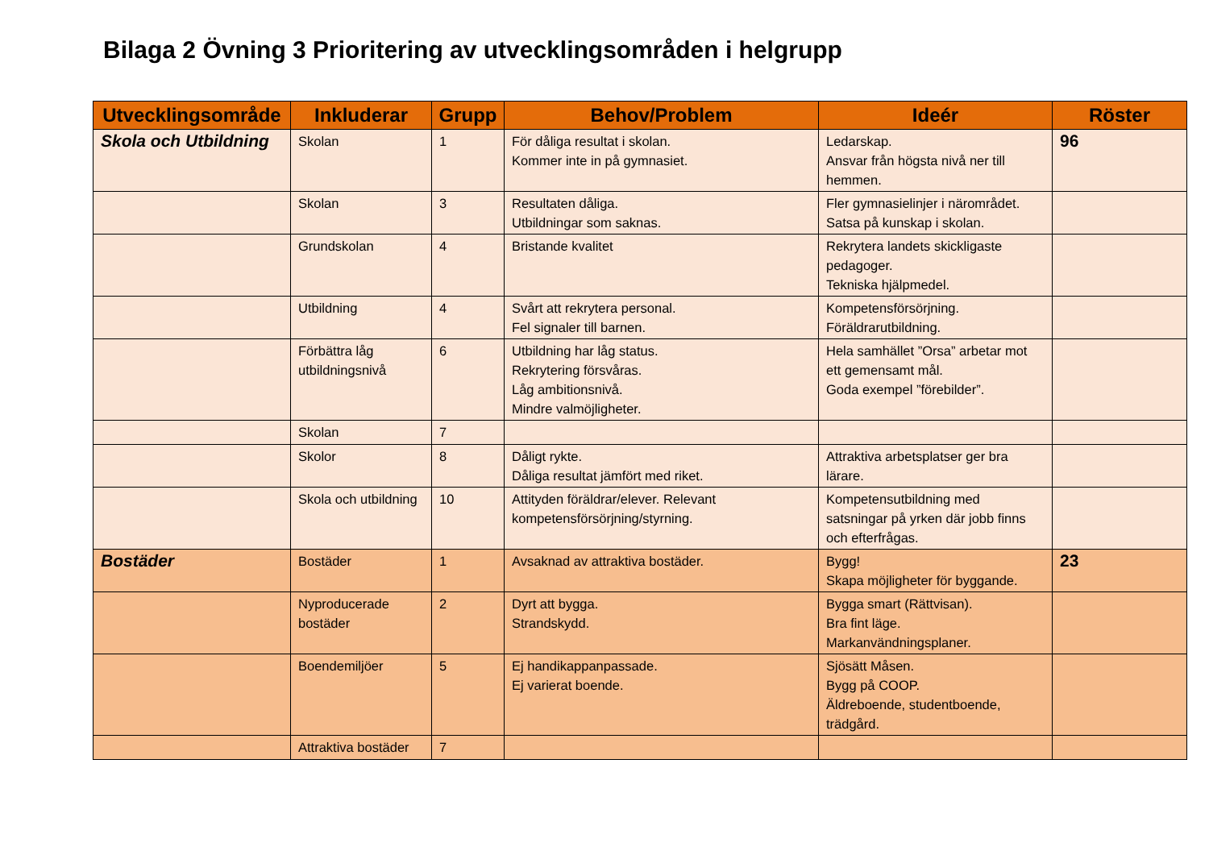Bilaga 2 Övning 3 Prioritering av utvecklingsområden i helgrupp
| Utvecklingsområde | Inkluderar | Grupp | Behov/Problem | Ideér | Röster |
| --- | --- | --- | --- | --- | --- |
| Skola och Utbildning | Skolan | 1 | För dåliga resultat i skolan. Kommer inte in på gymnasiet. | Ledarskap. Ansvar från högsta nivå ner till hemmen. | 96 |
| | Skolan | 3 | Resultaten dåliga. Utbildningar som saknas. | Fler gymnasielinjer i närområdet. Satsa på kunskap i skolan. | |
| | Grundskolan | 4 | Bristande kvalitet | Rekrytera landets skickligaste pedagoger. Tekniska hjälpmedel. | |
| | Utbildning | 4 | Svårt att rekrytera personal. Fel signaler till barnen. | Kompetensförsörjning. Föräldrarutbildning. | |
| | Förbättra låg utbildningsnivå | 6 | Utbildning har låg status. Rekrytering försvåras. Låg ambitionsnivå. Mindre valmöjligheter. | Hela samhället ”Orsa” arbetar mot ett gemensamt mål. Goda exempel ”förebilder”. | |
| | Skolan | 7 | | | |
| | Skolor | 8 | Dåligt rykte. Dåliga resultat jämfört med riket. | Attraktiva arbetsplatser ger bra lärare. | |
| | Skola och utbildning | 10 | Attityden föräldrar/elever. Relevant kompetensförsörjning/styrning. | Kompetensutbildning med satsningar på yrken där jobb finns och efterfrågas. | |
| Bostäder | Bostäder | 1 | Avsaknad av attraktiva bostäder. | Bygg! Skapa möjligheter för byggande. | 23 |
| | Nyproducerade bostäder | 2 | Dyrt att bygga. Strandskydd. | Bygga smart (Rättvisan). Bra fint läge. Markanvändningsplaner. | |
| | Boendemiljöer | 5 | Ej handikappanpassade. Ej varierat boende. | Sjösätt Måsen. Bygg på COOP. Äldreboende, studentboende, trädgård. | |
| | Attraktiva bostäder | 7 | | | |